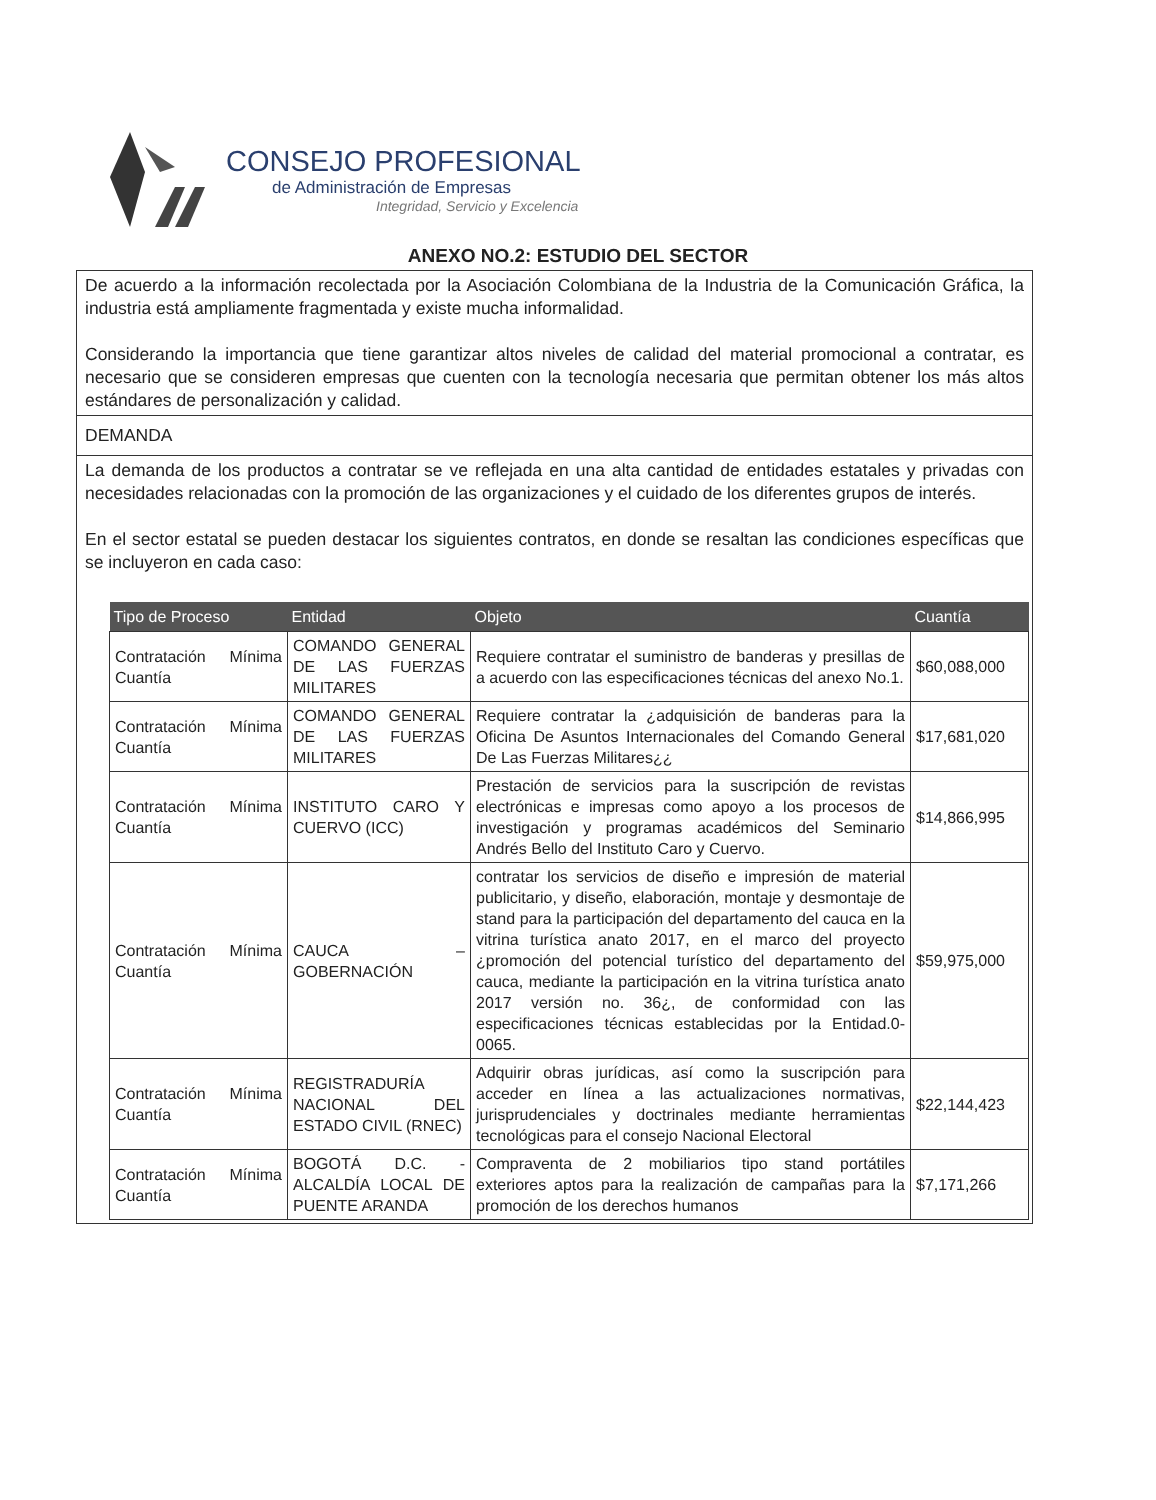CONSEJO PROFESIONAL
de Administración de Empresas
Integridad, Servicio y Excelencia
ANEXO NO.2: ESTUDIO DEL SECTOR
De acuerdo a la información recolectada por la Asociación Colombiana de la Industria de la Comunicación Gráfica, la industria está ampliamente fragmentada y existe mucha informalidad.
Considerando la importancia que tiene garantizar altos niveles de calidad del material promocional a contratar, es necesario que se consideren empresas que cuenten con la tecnología necesaria que permitan obtener los más altos estándares de personalización y calidad.
DEMANDA
La demanda de los productos a contratar se ve reflejada en una alta cantidad de entidades estatales y privadas con necesidades relacionadas con la promoción de las organizaciones y el cuidado de los diferentes grupos de interés.
En el sector estatal se pueden destacar los siguientes contratos, en donde se resaltan las condiciones específicas que se incluyeron en cada caso:
| Tipo de Proceso | Entidad | Objeto | Cuantía |
| --- | --- | --- | --- |
| Contratación Mínima Cuantía | COMANDO GENERAL DE LAS FUERZAS MILITARES | Requiere contratar el suministro de banderas y presillas de a acuerdo con las especificaciones técnicas del anexo No.1. | $60,088,000 |
| Contratación Mínima Cuantía | COMANDO GENERAL DE LAS FUERZAS MILITARES | Requiere contratar la ¿adquisición de banderas para la Oficina De Asuntos Internacionales del Comando General De Las Fuerzas Militares¿¿ | $17,681,020 |
| Contratación Mínima Cuantía | INSTITUTO CARO Y CUERVO (ICC) | Prestación de servicios para la suscripción de revistas electrónicas e impresas como apoyo a los procesos de investigación y programas académicos del Seminario Andrés Bello del Instituto Caro y Cuervo. | $14,866,995 |
| Contratación Mínima Cuantía | CAUCA – GOBERNACIÓN | contratar los servicios de diseño e impresión de material publicitario, y diseño, elaboración, montaje y desmontaje de stand para la participación del departamento del cauca en la vitrina turística anato 2017, en el marco del proyecto ¿promoción del potencial turístico del departamento del cauca, mediante la participación en la vitrina turística anato 2017 versión no. 36¿, de conformidad con las especificaciones técnicas establecidas por la Entidad.0-0065. | $59,975,000 |
| Contratación Mínima Cuantía | REGISTRADURÍA NACIONAL DEL ESTADO CIVIL (RNEC) | Adquirir obras jurídicas, así como la suscripción para acceder en línea a las actualizaciones normativas, jurisprudenciales y doctrinales mediante herramientas tecnológicas para el consejo Nacional Electoral | $22,144,423 |
| Contratación Mínima Cuantía | BOGOTÁ D.C. - ALCALDÍA LOCAL DE PUENTE ARANDA | Compraventa de 2 mobiliarios tipo stand portátiles exteriores aptos para la realización de campañas para la promoción de los derechos humanos | $7,171,266 |